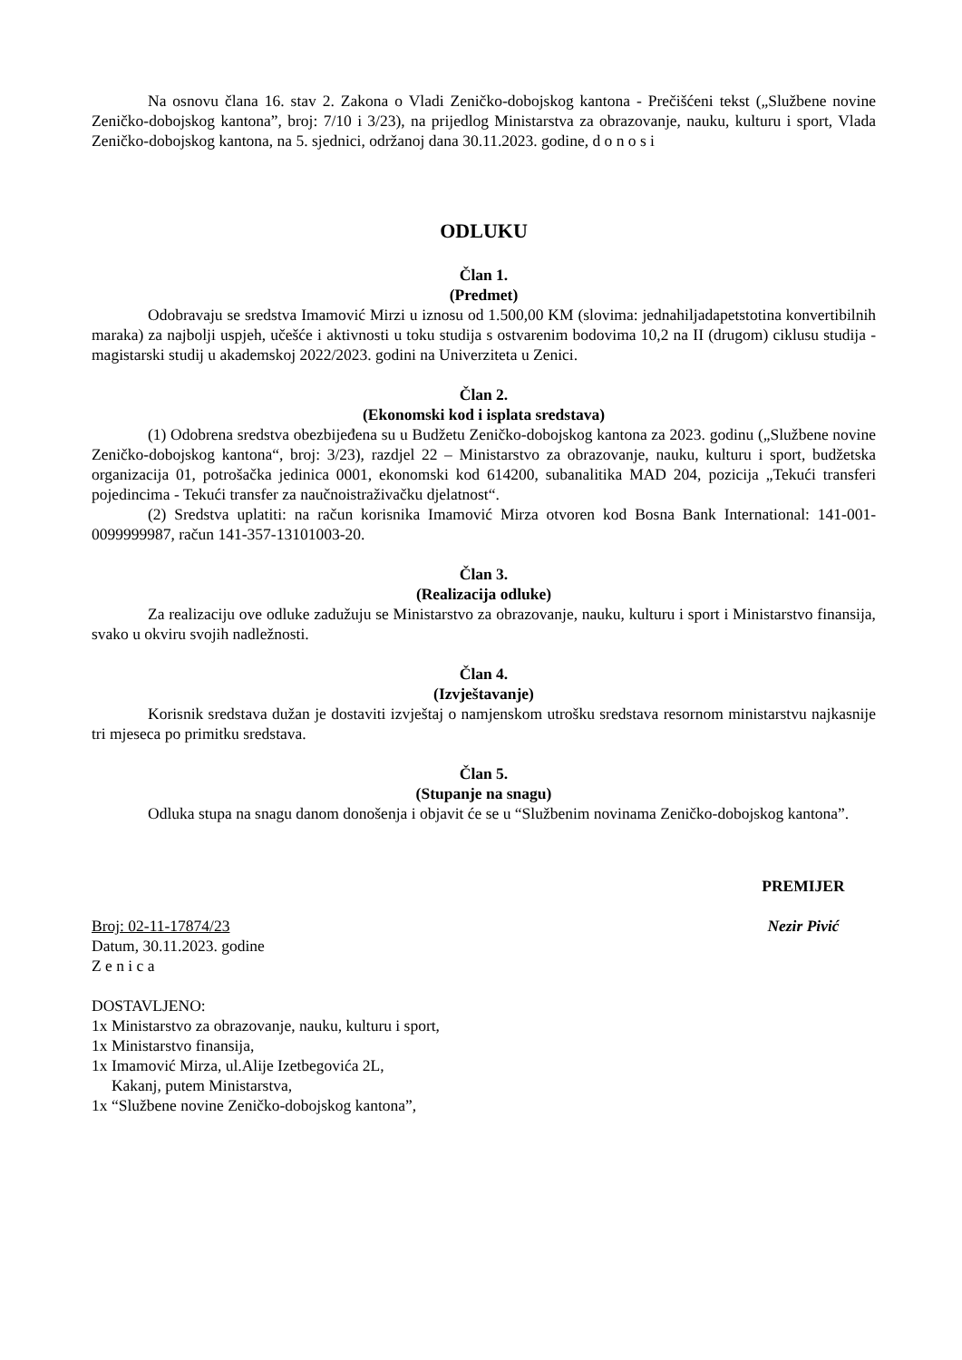Na osnovu člana 16. stav 2. Zakona o Vladi Zeničko-dobojskog kantona - Prečišćeni tekst („Službene novine Zeničko-dobojskog kantona”, broj: 7/10 i 3/23), na prijedlog Ministarstva za obrazovanje, nauku, kulturu i sport, Vlada Zeničko-dobojskog kantona, na 5. sjednici, održanoj dana 30.11.2023. godine, d o n o s i
ODLUKU
Član 1.
(Predmet)
Odobravaju se sredstva Imamović Mirzi u iznosu od 1.500,00 KM (slovima: jednahiljadapetstotina konvertibilnih maraka) za najbolji uspjeh, učešće i aktivnosti u toku studija s ostvarenim bodovima 10,2 na II (drugom) ciklusu studija - magistarski studij u akademskoj 2022/2023. godini na Univerziteta u Zenici.
Član 2.
(Ekonomski kod i isplata sredstava)
(1) Odobrena sredstva obezbijeđena su u Budžetu Zeničko-dobojskog kantona za 2023. godinu („Službene novine Zeničko-dobojskog kantona“, broj: 3/23), razdjel 22 – Ministarstvo za obrazovanje, nauku, kulturu i sport, budžetska organizacija 01, potrošačka jedinica 0001, ekonomski kod 614200, subanalitika MAD 204, pozicija „Tekući transferi pojedincima - Tekući transfer za naučnoistraživačku djelatnost“.
(2) Sredstva uplatiti: na račun korisnika Imamović Mirza otvoren kod Bosna Bank International: 141-001-0099999987, račun 141-357-13101003-20.
Član 3.
(Realizacija odluke)
Za realizaciju ove odluke zadužuju se Ministarstvo za obrazovanje, nauku, kulturu i sport i Ministarstvo finansija, svako u okviru svojih nadležnosti.
Član 4.
(Izvještavanje)
Korisnik sredstava dužan je dostaviti izvještaj o namjenskom utrošku sredstava resornom ministarstvu najkasnije tri mjeseca po primitku sredstava.
Član 5.
(Stupanje na snagu)
Odluka stupa na snagu danom donošenja i objavit će se u “Službenim novinama Zeničko-dobojskog kantona”.
Broj: 02-11-17874/23
Datum, 30.11.2023. godine
Z e n i c a
PREMIJER
Nezir Pivić
DOSTAVLJENO:
1x Ministarstvo za obrazovanje, nauku, kulturu i sport,
1x Ministarstvo finansija,
1x Imamović Mirza, ul.Alije Izetbegovića 2L,
Kakanj, putem Ministarstva,
1x “Službene novine Zeničko-dobojskog kantona”,